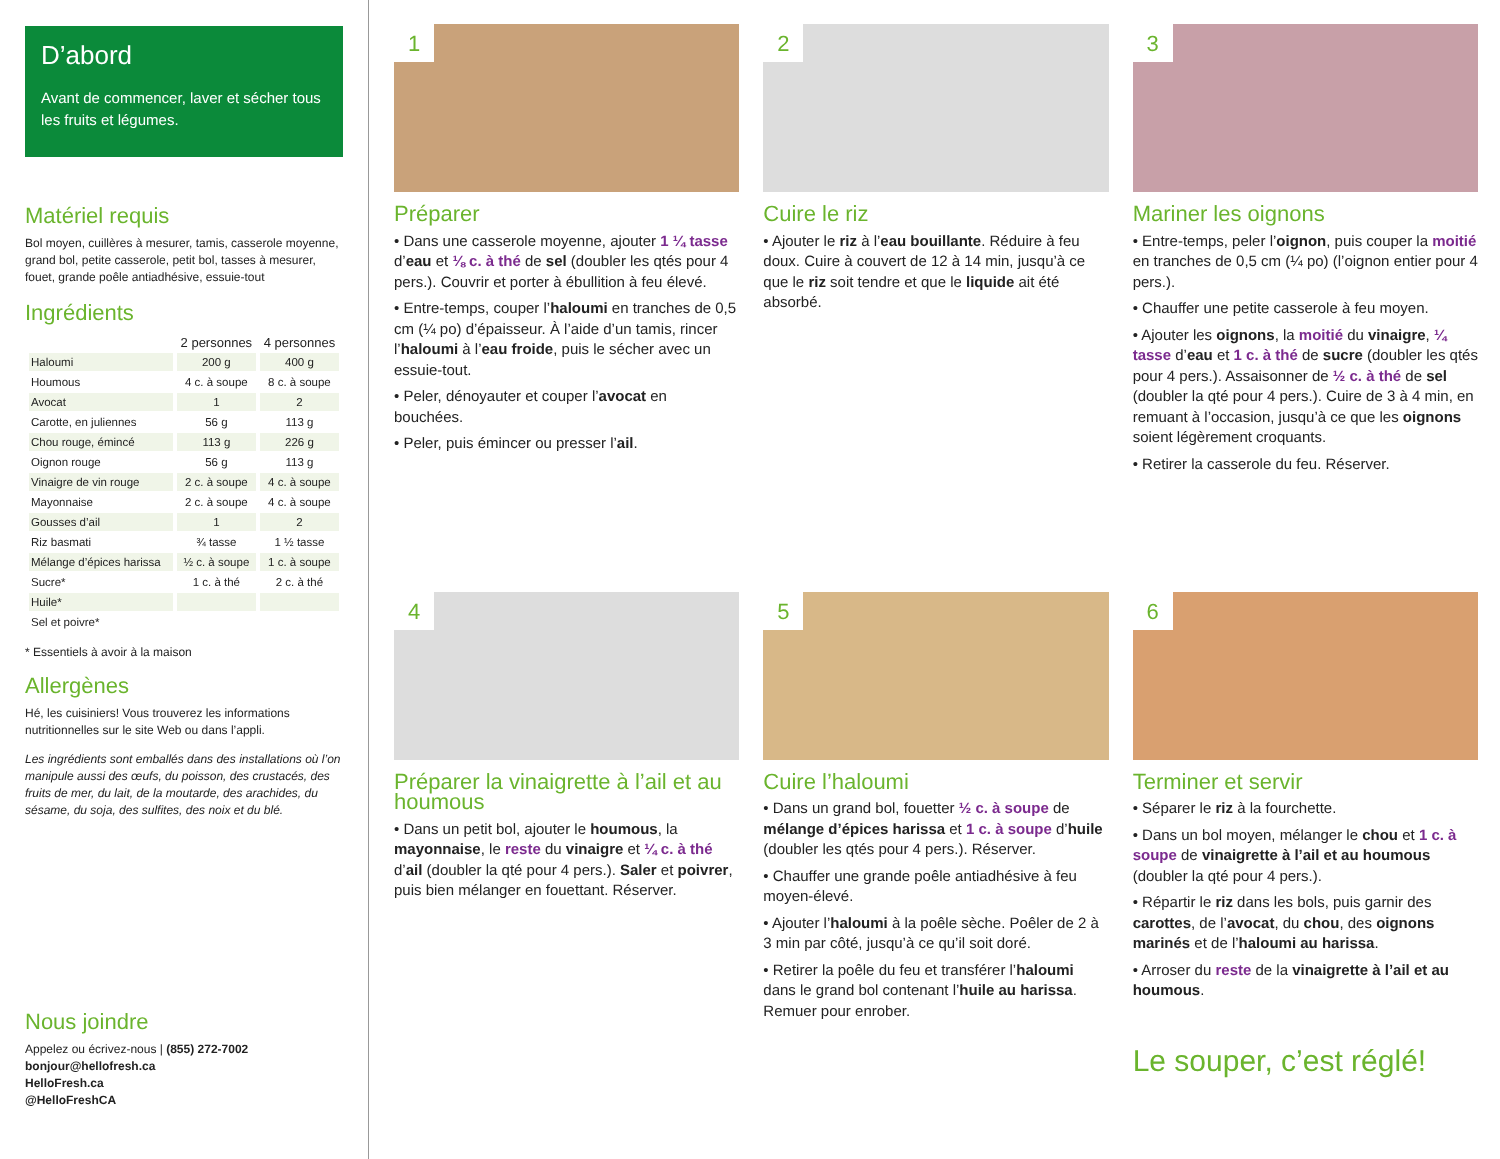D’abord
Avant de commencer, laver et sécher tous les fruits et légumes.
Matériel requis
Bol moyen, cuillères à mesurer, tamis, casserole moyenne, grand bol, petite casserole, petit bol, tasses à mesurer, fouet, grande poêle antiadhésive, essuie-tout
Ingrédients
| | 2 personnes | 4 personnes |
| --- | --- | --- |
| Haloumi | 200 g | 400 g |
| Houmous | 4 c. à soupe | 8 c. à soupe |
| Avocat | 1 | 2 |
| Carotte, en juliennes | 56 g | 113 g |
| Chou rouge, émincé | 113 g | 226 g |
| Oignon rouge | 56 g | 113 g |
| Vinaigre de vin rouge | 2 c. à soupe | 4 c. à soupe |
| Mayonnaise | 2 c. à soupe | 4 c. à soupe |
| Gousses d’ail | 1 | 2 |
| Riz basmati | ¾ tasse | 1 ½ tasse |
| Mélange d’épices harissa | ½ c. à soupe | 1 c. à soupe |
| Sucre* | 1 c. à thé | 2 c. à thé |
| Huile* | | |
| Sel et poivre* | | |
* Essentiels à avoir à la maison
Allergènes
Hé, les cuisiniers! Vous trouverez les informations nutritionnelles sur le site Web ou dans l’appli.
Les ingrédients sont emballés dans des installations où l’on manipule aussi des œufs, du poisson, des crustacés, des fruits de mer, du lait, de la moutarde, des arachides, du sésame, du soja, des sulfites, des noix et du blé.
Nous joindre
Appelez ou écrivez-nous | (855) 272-7002
bonjour@hellofresh.ca
HelloFresh.ca
@HelloFreshCA
1
Préparer
• Dans une casserole moyenne, ajouter 1 ¼ tasse d’eau et ⅛ c. à thé de sel (doubler les qtés pour 4 pers.). Couvrir et porter à ébullition à feu élevé.
• Entre-temps, couper l’haloumi en tranches de 0,5 cm (¼ po) d’épaisseur. À l’aide d’un tamis, rincer l’haloumi à l’eau froide, puis le sécher avec un essuie-tout.
• Peler, dénoyauter et couper l’avocat en bouchées.
• Peler, puis émincer ou presser l’ail.
2
Cuire le riz
• Ajouter le riz à l’eau bouillante. Réduire à feu doux. Cuire à couvert de 12 à 14 min, jusqu’à ce que le riz soit tendre et que le liquide ait été absorbé.
3
Mariner les oignons
• Entre-temps, peler l’oignon, puis couper la moitié en tranches de 0,5 cm (¼ po) (l’oignon entier pour 4 pers.).
• Chauffer une petite casserole à feu moyen.
• Ajouter les oignons, la moitié du vinaigre, ¼ tasse d’eau et 1 c. à thé de sucre (doubler les qtés pour 4 pers.). Assaisonner de ½ c. à thé de sel (doubler la qté pour 4 pers.). Cuire de 3 à 4 min, en remuant à l’occasion, jusqu’à ce que les oignons soient légèrement croquants.
• Retirer la casserole du feu. Réserver.
4
Préparer la vinaigrette à l’ail et au houmous
• Dans un petit bol, ajouter le houmous, la mayonnaise, le reste du vinaigre et ¼ c. à thé d’ail (doubler la qté pour 4 pers.). Saler et poivrer, puis bien mélanger en fouettant. Réserver.
5
Cuire l’haloumi
• Dans un grand bol, fouetter ½ c. à soupe de mélange d’épices harissa et 1 c. à soupe d’huile (doubler les qtés pour 4 pers.). Réserver.
• Chauffer une grande poêle antiadhésive à feu moyen-élevé.
• Ajouter l’haloumi à la poêle sèche. Poêler de 2 à 3 min par côté, jusqu’à ce qu’il soit doré.
• Retirer la poêle du feu et transférer l’haloumi dans le grand bol contenant l’huile au harissa. Remuer pour enrober.
6
Terminer et servir
• Séparer le riz à la fourchette.
• Dans un bol moyen, mélanger le chou et 1 c. à soupe de vinaigrette à l’ail et au houmous (doubler la qté pour 4 pers.).
• Répartir le riz dans les bols, puis garnir des carottes, de l’avocat, du chou, des oignons marinés et de l’haloumi au harissa.
• Arroser du reste de la vinaigrette à l’ail et au houmous.
Le souper, c’est réglé!